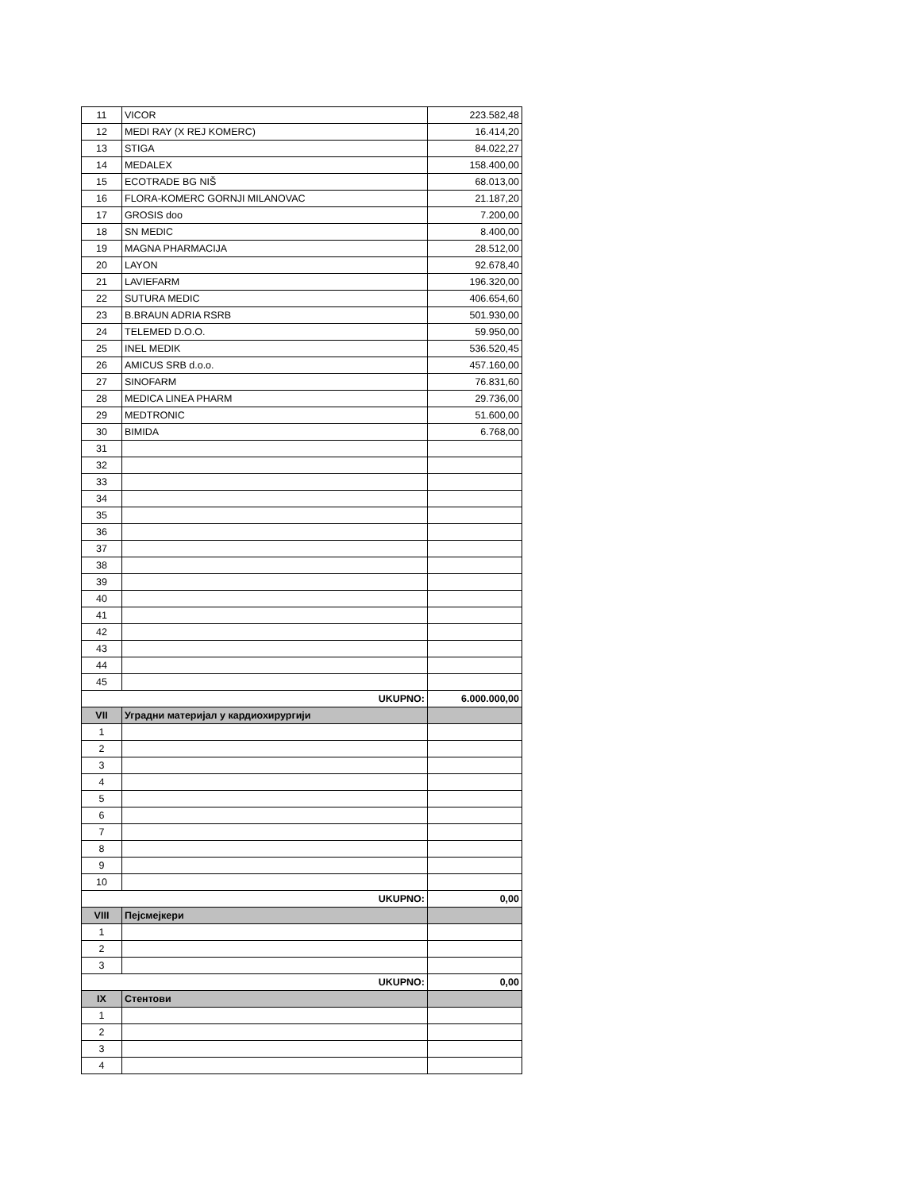| 11 | VICOR | 223.582,48 |
| 12 | MEDI RAY (X REJ KOMERC) | 16.414,20 |
| 13 | STIGA | 84.022,27 |
| 14 | MEDALEX | 158.400,00 |
| 15 | ECOTRADE BG NIŠ | 68.013,00 |
| 16 | FLORA-KOMERC GORNJI MILANOVAC | 21.187,20 |
| 17 | GROSIS doo | 7.200,00 |
| 18 | SN MEDIC | 8.400,00 |
| 19 | MAGNA PHARMACIJA | 28.512,00 |
| 20 | LAYON | 92.678,40 |
| 21 | LAVIEFARM | 196.320,00 |
| 22 | SUTURA MEDIC | 406.654,60 |
| 23 | B.BRAUN ADRIA RSRB | 501.930,00 |
| 24 | TELEMED D.O.O. | 59.950,00 |
| 25 | INEL MEDIK | 536.520,45 |
| 26 | AMICUS SRB d.o.o. | 457.160,00 |
| 27 | SINOFARM | 76.831,60 |
| 28 | MEDICA LINEA PHARM | 29.736,00 |
| 29 | MEDTRONIC | 51.600,00 |
| 30 | BIMIDA | 6.768,00 |
| 31 | | |
| 32 | | |
| 33 | | |
| 34 | | |
| 35 | | |
| 36 | | |
| 37 | | |
| 38 | | |
| 39 | | |
| 40 | | |
| 41 | | |
| 42 | | |
| 43 | | |
| 44 | | |
| 45 | | |
| UKUPNO: | | 6.000.000,00 |
| VII | Уградни материјал у кардиохирургији | |
| 1 | | |
| 2 | | |
| 3 | | |
| 4 | | |
| 5 | | |
| 6 | | |
| 7 | | |
| 8 | | |
| 9 | | |
| 10 | | |
| UKUPNO: | | 0,00 |
| VIII | Пејсмејкери | |
| 1 | | |
| 2 | | |
| 3 | | |
| UKUPNO: | | 0,00 |
| IX | Стентови | |
| 1 | | |
| 2 | | |
| 3 | | |
| 4 | | |